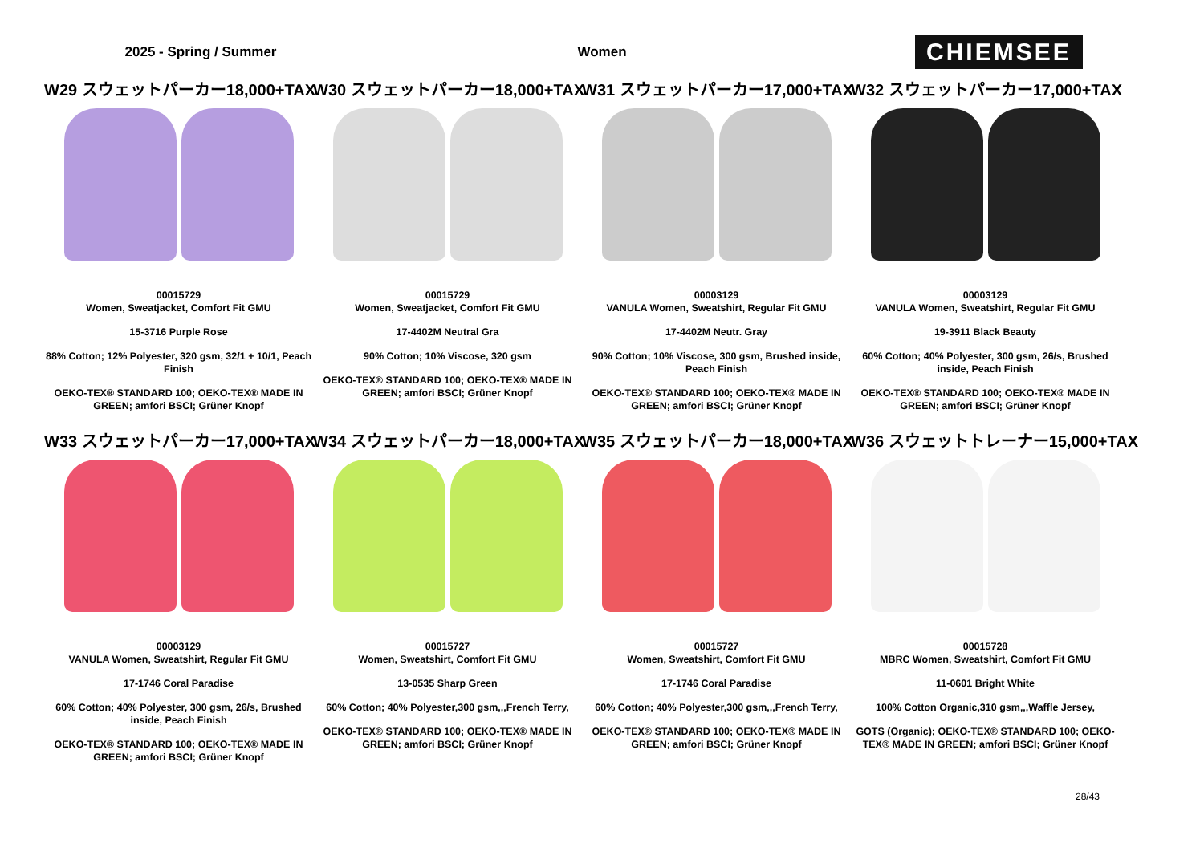2025 - Spring / Summer Women
CHIEMSEE
W29 スウェットパーカー18,000+TAX
00015729
Women, Sweatjacket, Comfort Fit GMU
15-3716 Purple Rose
88% Cotton; 12% Polyester, 320 gsm, 32/1 + 10/1, Peach Finish
OEKO-TEX® STANDARD 100; OEKO-TEX® MADE IN GREEN; amfori BSCI; Grüner Knopf
W30 スウェットパーカー18,000+TAX
00015729
Women, Sweatjacket, Comfort Fit GMU
17-4402M Neutral Gra
90% Cotton; 10% Viscose, 320 gsm
OEKO-TEX® STANDARD 100; OEKO-TEX® MADE IN GREEN; amfori BSCI; Grüner Knopf
W31 スウェットパーカー17,000+TAX
00003129
VANULA Women, Sweatshirt, Regular Fit GMU
17-4402M Neutr. Gray
90% Cotton; 10% Viscose, 300 gsm, Brushed inside, Peach Finish
OEKO-TEX® STANDARD 100; OEKO-TEX® MADE IN GREEN; amfori BSCI; Grüner Knopf
W32 スウェットパーカー17,000+TAX
00003129
VANULA Women, Sweatshirt, Regular Fit GMU
19-3911 Black Beauty
60% Cotton; 40% Polyester, 300 gsm, 26/s, Brushed inside, Peach Finish
OEKO-TEX® STANDARD 100; OEKO-TEX® MADE IN GREEN; amfori BSCI; Grüner Knopf
W33 スウェットパーカー17,000+TAX
00003129
VANULA Women, Sweatshirt, Regular Fit GMU
17-1746 Coral Paradise
60% Cotton; 40% Polyester, 300 gsm, 26/s, Brushed inside, Peach Finish
OEKO-TEX® STANDARD 100; OEKO-TEX® MADE IN GREEN; amfori BSCI; Grüner Knopf
W34 スウェットパーカー18,000+TAX
00015727
Women, Sweatshirt, Comfort Fit GMU
13-0535 Sharp Green
60% Cotton; 40% Polyester,300 gsm,,,French Terry,
OEKO-TEX® STANDARD 100; OEKO-TEX® MADE IN GREEN; amfori BSCI; Grüner Knopf
W35 スウェットパーカー18,000+TAX
00015727
Women, Sweatshirt, Comfort Fit GMU
17-1746 Coral Paradise
60% Cotton; 40% Polyester,300 gsm,,,French Terry,
OEKO-TEX® STANDARD 100; OEKO-TEX® MADE IN GREEN; amfori BSCI; Grüner Knopf
W36 スウェットトレーナー15,000+TAX
00015728
MBRC Women, Sweatshirt, Comfort Fit GMU
11-0601 Bright White
100% Cotton Organic,310 gsm,,,Waffle Jersey,
GOTS (Organic); OEKO-TEX® STANDARD 100; OEKO-TEX® MADE IN GREEN; amfori BSCI; Grüner Knopf
28/43